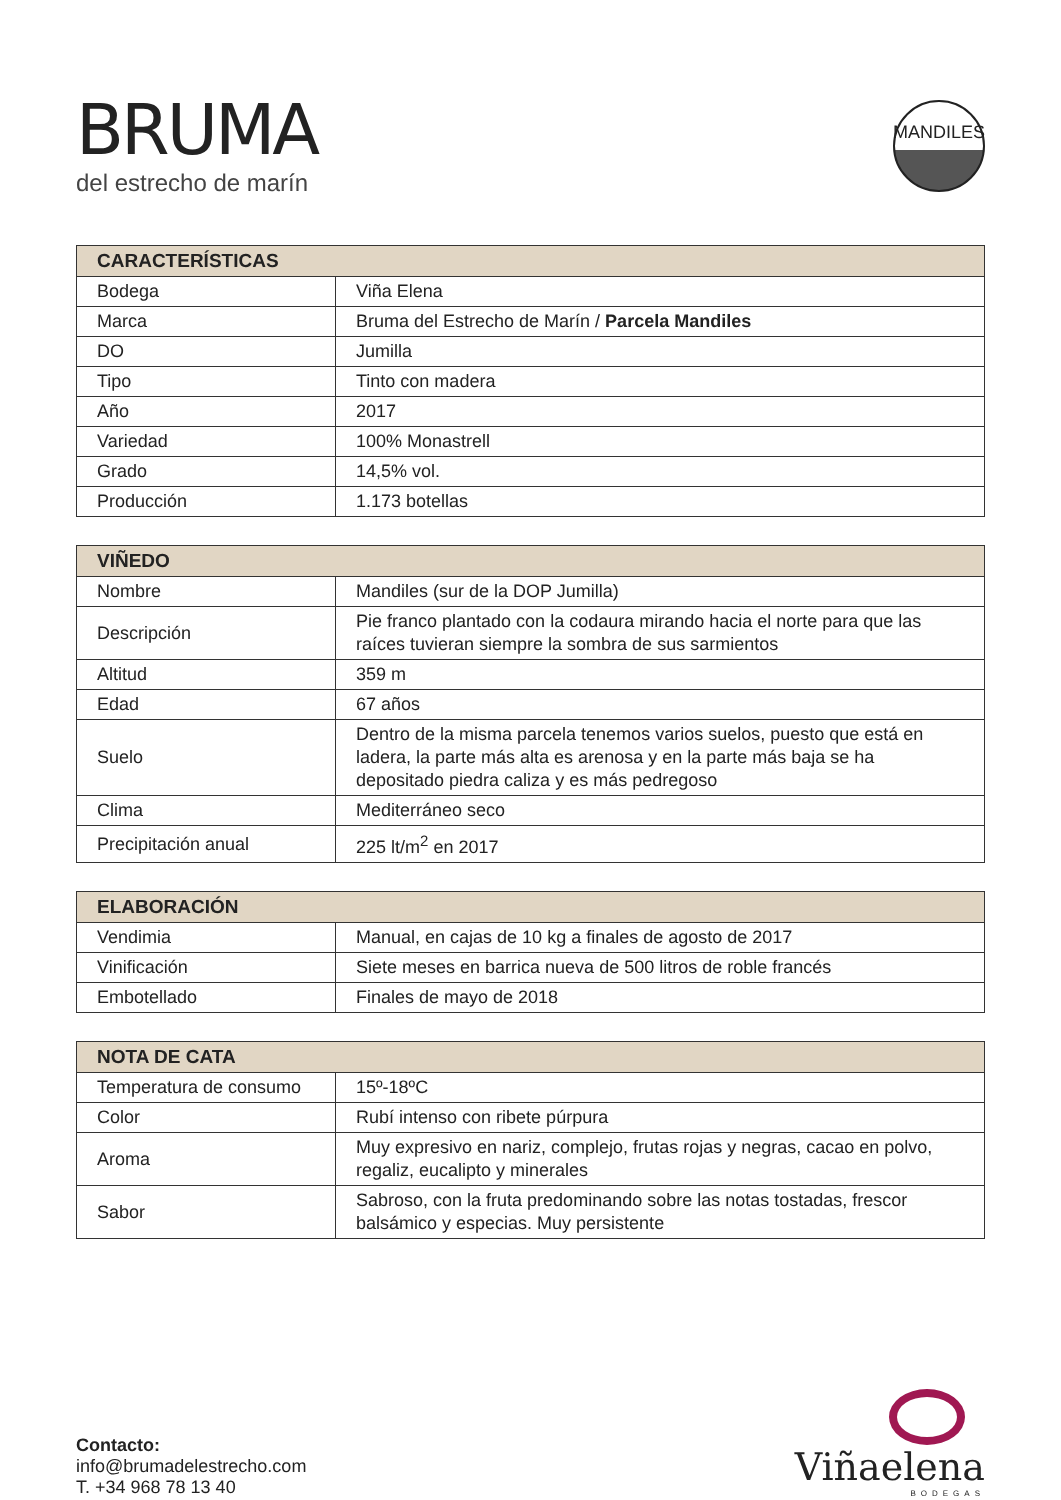BRUMA
del estrecho de marín
MANDILES
| CARACTERÍSTICAS | |
| --- | --- |
| Bodega | Viña Elena |
| Marca | Bruma del Estrecho de Marín / Parcela Mandiles |
| DO | Jumilla |
| Tipo | Tinto con madera |
| Año | 2017 |
| Variedad | 100% Monastrell |
| Grado | 14,5% vol. |
| Producción | 1.173 botellas |
| VIÑEDO | |
| --- | --- |
| Nombre | Mandiles (sur de la DOP Jumilla) |
| Descripción | Pie franco plantado con la codaura mirando hacia el norte para que las raíces tuvieran siempre la sombra de sus sarmientos |
| Altitud | 359 m |
| Edad | 67 años |
| Suelo | Dentro de la misma parcela tenemos varios suelos, puesto que está en ladera, la parte más alta es arenosa y en la parte más baja se ha depositado piedra caliza y es más pedregoso |
| Clima | Mediterráneo seco |
| Precipitación anual | 225 lt/m<sup>2</sup> en 2017 |
| ELABORACIÓN | |
| --- | --- |
| Vendimia | Manual, en cajas de 10 kg a finales de agosto de 2017 |
| Vinificación | Siete meses en barrica nueva de 500 litros de roble francés |
| Embotellado | Finales de mayo de 2018 |
| NOTA DE CATA | |
| --- | --- |
| Temperatura de consumo | 15º-18ºC |
| Color | Rubí intenso con ribete púrpura |
| Aroma | Muy expresivo en nariz, complejo, frutas rojas y negras, cacao en polvo, regaliz, eucalipto y minerales |
| Sabor | Sabroso, con la fruta predominando sobre las notas tostadas, frescor balsámico y especias. Muy persistente |
Contacto:
info@brumadelestrecho.com
T. +34 968 78 13 40
Viñaelena
BODEGAS